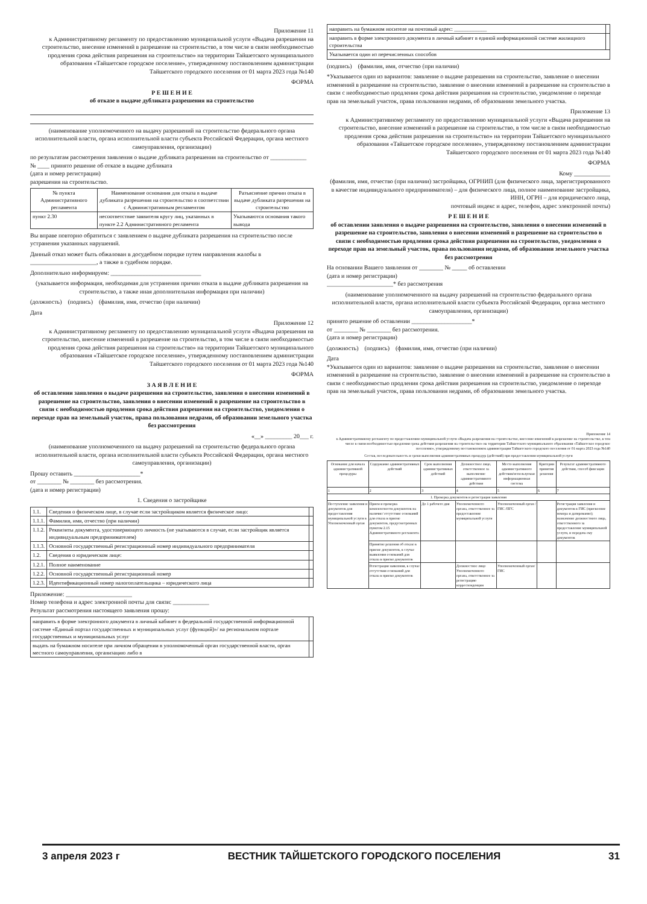Приложение 11
к Административному регламенту по предоставлению муниципальной услуги «Выдача разрешения на строительство, внесение изменений в разрешение на строительство, в том числе в связи необходимостью продления срока действия разрешения на строительство» на территории Тайшетского муниципального образования «Тайшетское городское поселение», утвержденному постановлением администрации Тайшетского городского поселения от 01 марта 2023 года №140
ФОРМА
Р Е Ш Е Н И Е
об отказе в выдаче дубликата разрешения на строительство
(наименование уполномоченного на выдачу разрешений на строительство федерального органа исполнительной власти, органа исполнительной власти субъекта Российской Федерации, органа местного самоуправления, организации)
по результатам рассмотрения заявления о выдаче дубликата разрешения на строительство от ____________ № ____ принято решение об отказе в выдаче дубликата
(дата и номер регистрации)
разрешения на строительство.
| № пункта Административного регламента | Наименование основания для отказа в выдаче дубликата разрешения на строительство в соответствии с Административным регламентом | Разъяснение причин отказа в выдаче дубликата разрешения на строительство |
| --- | --- | --- |
| пункт 2.30 | несоответствие заявителя кругу лиц, указанных в пункте 2.2 Административного регламента | Указываются основания такого вывода |
Вы вправе повторно обратиться с заявлением о выдаче дубликата разрешения на строительство после устранения указанных нарушений.
Данный отказ может быть обжалован в досудебном порядке путем направления жалобы в ______________________, а также в судебном порядке.
Дополнительно информируем: ______________________________
(указывается информация, необходимая для устранения причин отказа в выдаче дубликата разрешения на строительство, а также иная дополнительная информация при наличии)
(должность) (подпись) (фамилия, имя, отчество (при наличии)
Дата
Приложение 12
к Административному регламенту по предоставлению муниципальной услуги «Выдача разрешения на строительство, внесение изменений в разрешение на строительство, в том числе в связи необходимостью продления срока действия разрешения на строительство» на территории Тайшетского муниципального образования «Тайшетское городское поселение», утвержденному постановлением администрации Тайшетского городского поселения от 01 марта 2023 года №140
ФОРМА
З А Я В Л Е Н И Е
об оставлении заявления о выдаче разрешения на строительство, заявления о внесении изменений в разрешение на строительство, заявления о внесении изменений в разрешение на строительство в связи с необходимостью продления срока действия разрешения на строительство, уведомления о переходе прав на земельный участок, права пользования недрами, об образовании земельного участка без рассмотрения
«__» _________ 20___ г.
(наименование уполномоченного на выдачу разрешений на строительство федерального органа исполнительной власти, органа исполнительной власти субъекта Российской Федерации, органа местного самоуправления, организации)
Прошу оставить ______________________*
от ________ № ________ без рассмотрения.
(дата и номер регистрации)
1. Сведения о застройщике
| 1.1. | Сведения о физическом лице, в случае если застройщиком является физическое лицо: | |
| 1.1.1. | Фамилия, имя, отчество (при наличии) | |
| 1.1.2. | Реквизиты документа, удостоверяющего личность (не указываются в случае, если застройщик является индивидуальным предпринимателем) | |
| 1.1.3. | Основной государственный регистрационный номер индивидуального предпринимателя | |
| 1.2. | Сведения о юридическом лице: | |
| 1.2.1. | Полное наименование | |
| 1.2.2. | Основной государственный регистрационный номер | |
| 1.2.3. | Идентификационный номер налогоплательщика – юридического лица | |
Приложение: ______________________
Номер телефона и адрес электронной почты для связи: ____________
Результат рассмотрения настоящего заявления прошу:
| направить в форме электронного документа в личный кабинет в федеральной государственной информационной системе «Единый портал государственных и муниципальных услуг (функций)»/ на региональном портале государственных и муниципальных услуг | |
| выдать на бумажном носителе при личном обращении в уполномоченный орган государственной власти, орган местного самоуправления, организацию либо в | |
| направить на бумажном носителе на почтовый адрес: ____________ | |
| направить в форме электронного документа в личный кабинет в единой информационной системе жилищного строительства | |
| Указывается один из перечисленных способов | |
(подпись) (фамилия, имя, отчество (при наличии)
*Указывается один из вариантов: заявление о выдаче разрешения на строительство, заявление о внесении изменений в разрешение на строительство, заявление о внесении изменений в разрешение на строительство в связи с необходимостью продления срока действия разрешения на строительство, уведомление о переходе прав на земельный участок, права пользования недрами, об образовании земельного участка.
Приложение 13
к Административному регламенту по предоставлению муниципальной услуги «Выдача разрешения на строительство, внесение изменений в разрешение на строительство, в том числе в связи необходимостью продления срока действия разрешения на строительство» на территории Тайшетского муниципального образования «Тайшетское городское поселение», утвержденному постановлением администрации Тайшетского городского поселения от 01 марта 2023 года №140
ФОРМА
Кому ____________
(фамилия, имя, отчество (при наличии) застройщика, ОГРНИП (для физического лица, зарегистрированного в качестве индивидуального предпринимателя) – для физического лица, полное наименование застройщика, ИНН, ОГРН – для юридического лица,
почтовый индекс и адрес, телефон, адрес электронной почты)
Р Е Ш Е Н И Е
об оставлении заявления о выдаче разрешения на строительство, заявления о внесении изменений в разрешение на строительство, заявления о внесении изменений в разрешение на строительство в связи с необходимостью продления срока действия разрешения на строительство, уведомления о переходе прав на земельный участок, права пользования недрами, об образовании земельного участка без рассмотрения
На основании Вашего заявления от ________ № _____ об оставлении
(дата и номер регистрации)
______________________* без рассмотрения
(наименование уполномоченного на выдачу разрешений на строительство федерального органа исполнительной власти, органа исполнительной власти субъекта Российской Федерации, органа местного самоуправления, организации)
принято решение об оставлении ____________________*
от ________ № ________ без рассмотрения.
(дата и номер регистрации)
(должность) (подпись) (фамилия, имя, отчество (при наличии)
Дата
*Указывается один из вариантов: заявление о выдаче разрешения на строительство, заявление о внесении изменений в разрешение на строительство, заявление о внесении изменений в разрешение на строительство в связи с необходимостью продления срока действия разрешения на строительство, уведомление о переходе прав на земельный участок, права пользования недрами, об образовании земельного участка.
Приложение 14
к Административному регламенту по предоставлению муниципальной услуги «Выдача разрешения на строительство, внесение изменений в разрешение на строительство, в том числе в связи необходимостью продления срока действия разрешения на строительство» на территории Тайшетского муниципального образования «Тайшетское городское поселение», утвержденному постановлением администрации Тайшетского городского поселения от 01 марта 2023 года №140
Состав, последовательность и сроки выполнения административных процедур (действий) при предоставлении муниципальной услуги
| Основание для начала административной процедуры | Содержание административных действий | Срок выполнения административных действий | Должностное лицо, ответственное за выполнение административного действия | Место выполнения административного действия/используемая информационная система | Критерии принятия решения | Результат административного действия, способ фиксации |
| --- | --- | --- | --- | --- | --- | --- |
| 1 | 2 | 3 | 4 | 5 | 6 | 7 |
| 1. Проверка документов и регистрация заявления | | | | | | |
| Поступление заявления и документов для предоставления муниципальной услуги в Уполномоченный орган | Прием и проверка комплектности документов на наличие/ отсутствие оснований для отказа в приеме документов, предусмотренных пунктом 2.15 Административного регламента | До 1 рабочего дня | Уполномоченного органа, ответственное за предоставление муниципальной услуги | Уполномоченный орган / ГИС /ПГС | | Регистрация заявления и документов в ГИС (присвоение номера и датирование); назначение должностного лица, ответственного за предоставление муниципальной услуги, и передача ему документов |
| | Принятие решения об отказе в приеме документов, в случае выявления оснований для отказа в приеме документов | | | | | |
| | Регистрация заявления, в случае отсутствия оснований для отказа в приеме документов | | Должностное лицо Уполномоченного органа, ответственное за регистрацию корреспонденции | Уполномоченный орган/ГИС | | |
3 апреля 2023 г ВЕСТНИК ТАЙШЕТСКОГО ГОРОДСКОГО ПОСЕЛЕНИЯ 31